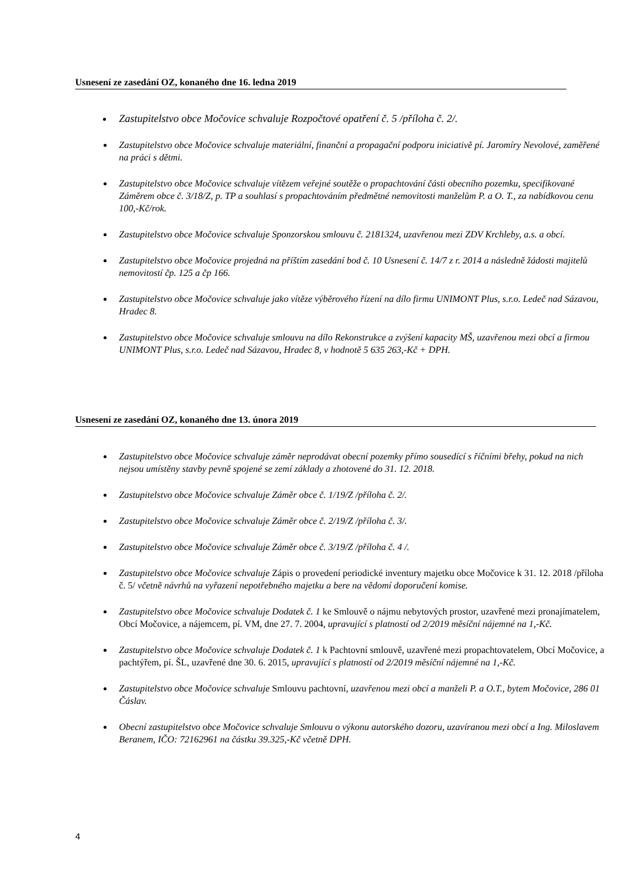Usnesení ze zasedání OZ, konaného dne 16. ledna 2019
Zastupitelstvo obce Močovice schvaluje Rozpočtové opatření č. 5 /příloha č. 2/.
Zastupitelstvo obce Močovice schvaluje materiální, finanční a propagační podporu iniciativě pí. Jaromíry Nevolové, zaměřené na práci s dětmi.
Zastupitelstvo obce Močovice schvaluje vítězem veřejné soutěže o propachtování části obecního pozemku, specifikované Záměrem obce č. 3/18/Z, p. TP a souhlasí s propachtováním předmětné nemovitosti manželům P. a O. T., za nabídkovou cenu 100,-Kč/rok.
Zastupitelstvo obce Močovice schvaluje Sponzorskou smlouvu č. 2181324, uzavřenou mezi ZDV Krchleby, a.s. a obcí.
Zastupitelstvo obce Močovice projedná na příštím zasedání bod č. 10 Usnesení č. 14/7 z r. 2014 a následně žádosti majitelů nemovitostí čp. 125 a čp 166.
Zastupitelstvo obce Močovice schvaluje jako vítěze výběrového řízení na dílo firmu UNIMONT Plus, s.r.o. Ledeč nad Sázavou, Hradec 8.
Zastupitelstvo obce Močovice schvaluje smlouvu na dílo Rekonstrukce a zvýšení kapacity MŠ, uzavřenou mezi obcí a firmou UNIMONT Plus, s.r.o. Ledeč nad Sázavou, Hradec 8, v hodnotě 5 635 263,-Kč + DPH.
Usnesení ze zasedání OZ, konaného dne 13. února 2019
Zastupitelstvo obce Močovice schvaluje záměr neprodávat obecní pozemky přímo sousedící s říčními břehy, pokud na nich nejsou umístěny stavby pevně spojené se zemí základy a zhotovené do 31. 12. 2018.
Zastupitelstvo obce Močovice schvaluje Záměr obce č. 1/19/Z /příloha č. 2/.
Zastupitelstvo obce Močovice schvaluje Záměr obce č. 2/19/Z /příloha č. 3/.
Zastupitelstvo obce Močovice schvaluje Záměr obce č. 3/19/Z /příloha č. 4 /.
Zastupitelstvo obce Močovice schvaluje Zápis o provedení periodické inventury majetku obce Močovice k 31. 12. 2018 /příloha č. 5/ včetně návrhů na vyřazení nepotřebného majetku a bere na vědomí doporučení komise.
Zastupitelstvo obce Močovice schvaluje Dodatek č. 1 ke Smlouvě o nájmu nebytových prostor, uzavřené mezi pronajímatelem, Obcí Močovice, a nájemcem, pí. VM, dne 27. 7. 2004, upravující s platností od 2/2019 měsíční nájemné na 1,-Kč.
Zastupitelstvo obce Močovice schvaluje Dodatek č. 1 k Pachtovní smlouvě, uzavřené mezi propachtovatelem, Obcí Močovice, a pachtýřem, pí. ŠL, uzavřené dne 30. 6. 2015, upravující s platností od 2/2019 měsíční nájemné na 1,-Kč.
Zastupitelstvo obce Močovice schvaluje Smlouvu pachtovní, uzavřenou mezi obcí a manželi P. a O.T., bytem Močovice, 286 01 Čáslav.
Obecní zastupitelstvo obce Močovice schvaluje Smlouvu o výkonu autorského dozoru, uzavíranou mezi obcí a Ing. Miloslavem Beranem, IČO: 72162961 na částku 39.325,-Kč včetně DPH.
4